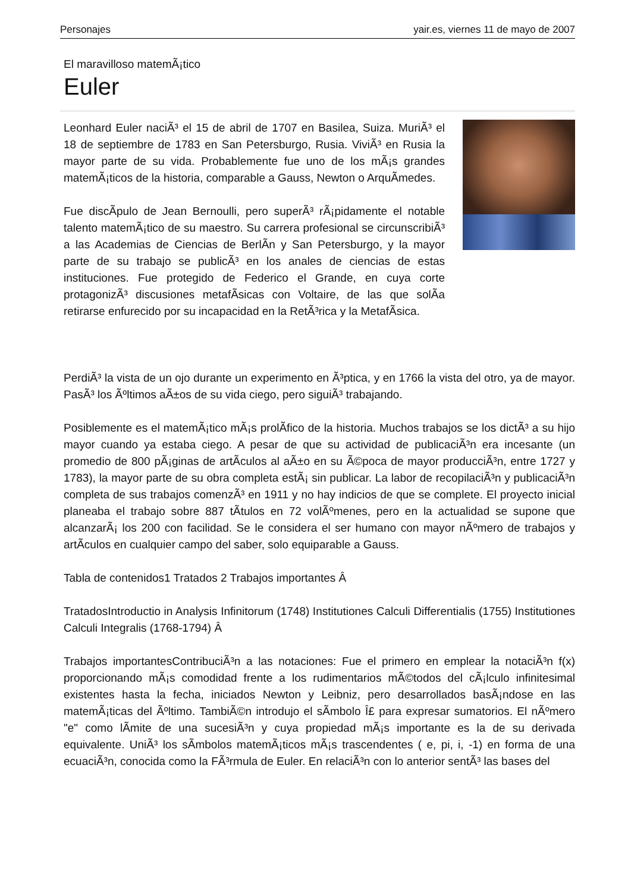Personajes yair.es, viernes 11 de mayo de 2007
El maravilloso matemÃ¡tico
Euler
Leonhard Euler naciÃ³ el 15 de abril de 1707 en Basilea, Suiza. MuriÃ³ el 18 de septiembre de 1783 en San Petersburgo, Rusia. ViviÃ³ en Rusia la mayor parte de su vida. Probablemente fue uno de los mÃ¡s grandes matemÃ¡ticos de la historia, comparable a Gauss, Newton o ArquÃ­medes.
Fue discÃ­pulo de Jean Bernoulli, pero superÃ³ rÃ¡pidamente el notable talento matemÃ¡tico de su maestro. Su carrera profesional se circunscribiÃ³ a las Academias de Ciencias de BerlÃ­n y San Petersburgo, y la mayor parte de su trabajo se publicÃ³ en los anales de ciencias de estas instituciones. Fue protegido de Federico el Grande, en cuya corte protagonizÃ³ discusiones metafÃ­sicas con Voltaire, de las que solÃ­a retirarse enfurecido por su incapacidad en la RetÃ³rica y la MetafÃ­sica.
PerdiÃ³ la vista de un ojo durante un experimento en Ã³ptica, y en 1766 la vista del otro, ya de mayor. PasÃ³ los Ãºltimos aÃ±os de su vida ciego, pero siguiÃ³ trabajando.
Posiblemente es el matemÃ¡tico mÃ¡s prolÃ­fico de la historia. Muchos trabajos se los dictÃ³ a su hijo mayor cuando ya estaba ciego. A pesar de que su actividad de publicaciÃ³n era incesante (un promedio de 800 pÃ¡ginas de artÃ­culos al aÃ±o en su Ã©poca de mayor producciÃ³n, entre 1727 y 1783), la mayor parte de su obra completa estÃ¡ sin publicar. La labor de recopilaciÃ³n y publicaciÃ³n completa de sus trabajos comenzÃ³ en 1911 y no hay indicios de que se complete. El proyecto inicial planeaba el trabajo sobre 887 tÃ­tulos en 72 volÃºmenes, pero en la actualidad se supone que alcanzarÃ¡ los 200 con facilidad. Se le considera el ser humano con mayor nÃºmero de trabajos y artÃ­culos en cualquier campo del saber, solo equiparable a Gauss.
Tabla de contenidos1 Tratados 2 Trabajos importantes Â
TratadosIntroductio in Analysis Infinitorum (1748) Institutiones Calculi Differentialis (1755) Institutiones Calculi Integralis (1768-1794) Â
Trabajos importantesContribuciÃ³n a las notaciones: Fue el primero en emplear la notaciÃ³n f(x) proporcionando mÃ¡s comodidad frente a los rudimentarios mÃ©todos del cÃ¡lculo infinitesimal existentes hasta la fecha, iniciados Newton y Leibniz, pero desarrollados basÃ¡ndose en las matemÃ¡ticas del Ãºltimo. TambiÃ©n introdujo el sÃ­mbolo Î£ para expresar sumatorios. El nÃºmero "e" como lÃ­mite de una sucesiÃ³n y cuya propiedad mÃ¡s importante es la de su derivada equivalente. UniÃ³ los sÃ­mbolos matemÃ¡ticos mÃ¡s trascendentes ( e, pi, i, -1) en forma de una ecuaciÃ³n, conocida como la FÃ³rmula de Euler. En relaciÃ³n con lo anterior sentÃ³ las bases del